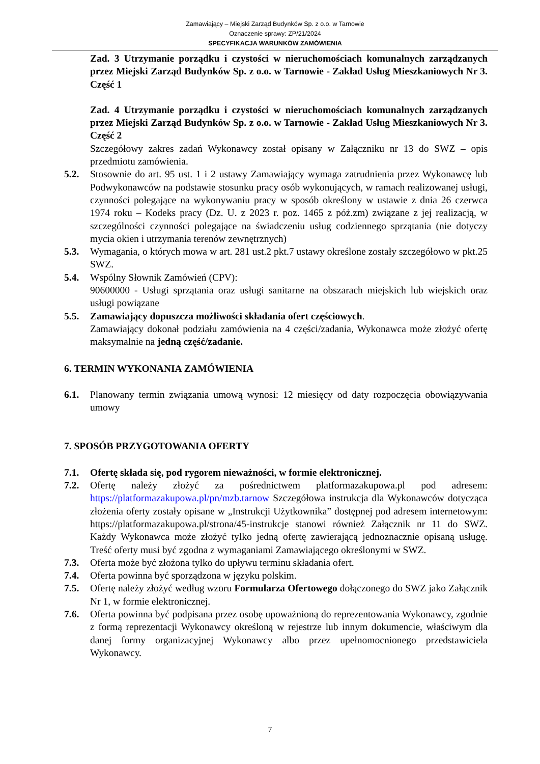Zamawiający – Miejski Zarząd Budynków Sp. z o.o. w Tarnowie
Oznaczenie sprawy: ZP/21/2024
SPECYFIKACJA WARUNKÓW ZAMÓWIENIA
Zad. 3 Utrzymanie porządku i czystości w nieruchomościach komunalnych zarządzanych przez Miejski Zarząd Budynków Sp. z o.o. w Tarnowie - Zakład Usług Mieszkaniowych Nr 3. Część 1
Zad. 4 Utrzymanie porządku i czystości w nieruchomościach komunalnych zarządzanych przez Miejski Zarząd Budynków Sp. z o.o. w Tarnowie - Zakład Usług Mieszkaniowych Nr 3. Część 2
Szczegółowy zakres zadań Wykonawcy został opisany w Załączniku nr 13 do SWZ – opis przedmiotu zamówienia.
5.2. Stosownie do art. 95 ust. 1 i 2 ustawy Zamawiający wymaga zatrudnienia przez Wykonawcę lub Podwykonawców na podstawie stosunku pracy osób wykonujących, w ramach realizowanej usługi, czynności polegające na wykonywaniu pracy w sposób określony w ustawie z dnia 26 czerwca 1974 roku – Kodeks pracy (Dz. U. z 2023 r. poz. 1465 z póż.zm) związane z jej realizacją, w szczególności czynności polegające na świadczeniu usług codziennego sprzątania (nie dotyczy mycia okien i utrzymania terenów zewnętrznych)
5.3. Wymagania, o których mowa w art. 281 ust.2 pkt.7 ustawy określone zostały szczegółowo w pkt.25 SWZ.
5.4. Wspólny Słownik Zamówień (CPV):
90600000 - Usługi sprzątania oraz usługi sanitarne na obszarach miejskich lub wiejskich oraz usługi powiązane
5.5. Zamawiający dopuszcza możliwości składania ofert częściowych.
Zamawiający dokonał podziału zamówienia na 4 części/zadania, Wykonawca może złożyć ofertę maksymalnie na jedną część/zadanie.
6. TERMIN WYKONANIA ZAMÓWIENIA
6.1. Planowany termin związania umową wynosi: 12 miesięcy od daty rozpoczęcia obowiązywania umowy
7. SPOSÓB PRZYGOTOWANIA OFERTY
7.1. Ofertę składa się, pod rygorem nieważności, w formie elektronicznej.
7.2. Ofertę należy złożyć za pośrednictwem platformazakupowa.pl pod adresem: https://platformazakupowa.pl/pn/mzb.tarnow Szczegółowa instrukcja dla Wykonawców dotycząca złożenia oferty zostały opisane w „Instrukcji Użytkownika” dostępnej pod adresem internetowym: https://platformazakupowa.pl/strona/45-instrukcje stanowi również Załącznik nr 11 do SWZ. Każdy Wykonawca może złożyć tylko jedną ofertę zawierającą jednoznacznie opisaną usługę. Treść oferty musi być zgodna z wymaganiami Zamawiającego określonymi w SWZ.
7.3. Oferta może być złożona tylko do upływu terminu składania ofert.
7.4. Oferta powinna być sporządzona w języku polskim.
7.5. Ofertę należy złożyć według wzoru Formularza Ofertowego dołączonego do SWZ jako Załącznik Nr 1, w formie elektronicznej.
7.6. Oferta powinna być podpisana przez osobę upoważnioną do reprezentowania Wykonawcy, zgodnie z formą reprezentacji Wykonawcy określoną w rejestrze lub innym dokumencie, właściwym dla danej formy organizacyjnej Wykonawcy albo przez upełnomocnionego przedstawiciela Wykonawcy.
7